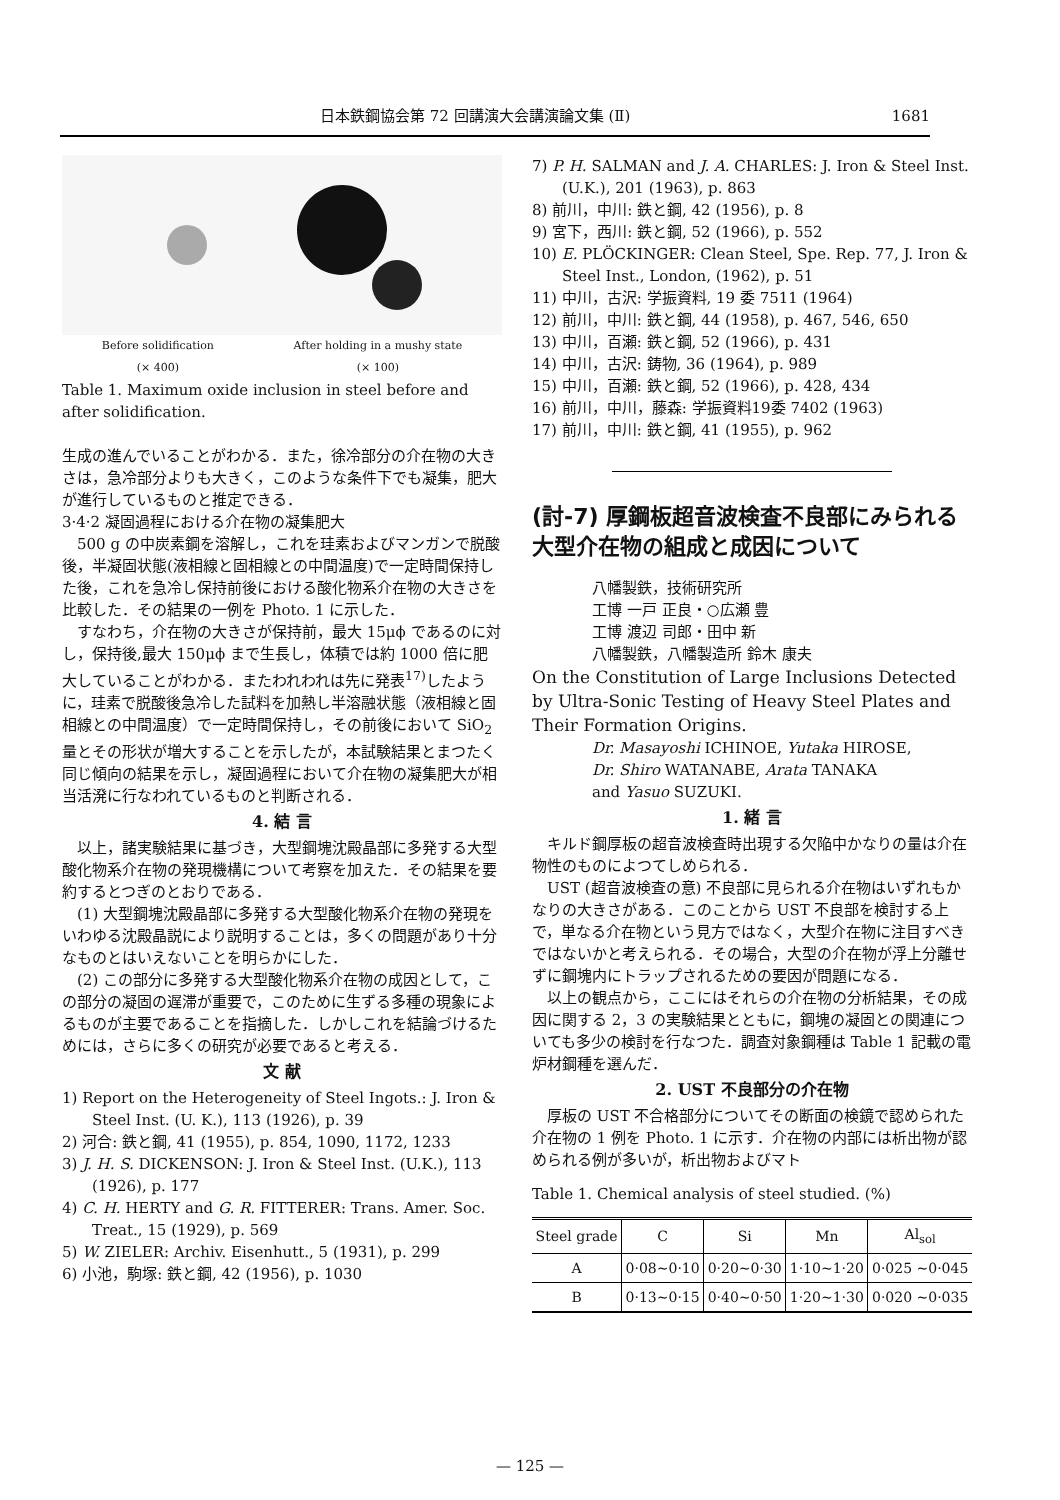日本鉄鋼協会第 72 回講演大会講演論文集 (Ⅱ) 1681
Before solidification
(× 400) After holding in a mushy state
(× 100)
Table 1. Maximum oxide inclusion in steel before and after solidification.
生成の進んでいることがわかる．また，徐冷部分の介在物の大きさは，急冷部分よりも大きく，このような条件下でも凝集，肥大が進行しているものと推定できる．
3·4·2 凝固過程における介在物の凝集肥大
500 g の中炭素鋼を溶解し，これを珪素およびマンガンで脱酸後，半凝固状態(液相線と固相線との中間温度)で一定時間保持した後，これを急冷し保持前後における酸化物系介在物の大きさを比較した．その結果の一例を Photo. 1 に示した．
すなわち，介在物の大きさが保持前，最大 15μϕ であるのに対し，保持後,最大 150μϕ まで生長し，体積では約 1000 倍に肥大していることがわかる．またわれわれは先に発表<sup>17)</sup>したように，珪素で脱酸後急冷した試料を加熱し半溶融状態（液相線と固相線との中間温度）で一定時間保持し，その前後において SiO<sub>2</sub> 量とその形状が増大することを示したが，本試験結果とまつたく同じ傾向の結果を示し，凝固過程において介在物の凝集肥大が相当活溌に行なわれているものと判断される．
4. 結 言
以上，諸実験結果に基づき，大型鋼塊沈殿晶部に多発する大型酸化物系介在物の発現機構について考察を加えた．その結果を要約するとつぎのとおりである．
(1) 大型鋼塊沈殿晶部に多発する大型酸化物系介在物の発現をいわゆる沈殿晶説により説明することは，多くの問題があり十分なものとはいえないことを明らかにした．
(2) この部分に多発する大型酸化物系介在物の成因として，この部分の凝固の遅滞が重要で，このために生ずる多種の現象によるものが主要であることを指摘した．しかしこれを結論づけるためには，さらに多くの研究が必要であると考える．
文 献
1) Report on the Heterogeneity of Steel Ingots.: J. Iron & Steel Inst. (U. K.), 113 (1926), p. 39
2) 河合: 鉄と鋼, 41 (1955), p. 854, 1090, 1172, 1233
3) J. H. S. DICKENSON: J. Iron & Steel Inst. (U.K.), 113 (1926), p. 177
4) C. H. HERTY and G. R. FITTERER: Trans. Amer. Soc. Treat., 15 (1929), p. 569
5) W. ZIELER: Archiv. Eisenhutt., 5 (1931), p. 299
6) 小池，駒塚: 鉄と鋼, 42 (1956), p. 1030
7) P. H. SALMAN and J. A. CHARLES: J. Iron & Steel Inst.(U.K.), 201 (1963), p. 863
8) 前川，中川: 鉄と鋼, 42 (1956), p. 8
9) 宮下，西川: 鉄と鋼, 52 (1966), p. 552
10) E. PLÖCKINGER: Clean Steel, Spe. Rep. 77, J. Iron & Steel Inst., London, (1962), p. 51
11) 中川，古沢: 学振資料, 19 委 7511 (1964)
12) 前川，中川: 鉄と鋼, 44 (1958), p. 467, 546, 650
13) 中川，百瀬: 鉄と鋼, 52 (1966), p. 431
14) 中川，古沢: 鋳物, 36 (1964), p. 989
15) 中川，百瀬: 鉄と鋼, 52 (1966), p. 428, 434
16) 前川，中川，藤森: 学振資料19委 7402 (1963)
17) 前川，中川: 鉄と鋼, 41 (1955), p. 962
(討-7) 厚鋼板超音波検査不良部にみられる大型介在物の組成と成因について
八幡製鉄，技術研究所
工博 一戸 正良・○広瀬 豊
工博 渡辺 司郎・田中 新
八幡製鉄，八幡製造所 鈴木 康夫
On the Constitution of Large Inclusions Detected by Ultra-Sonic Testing of Heavy Steel Plates and Their Formation Origins.
Dr. Masayoshi ICHINOE, Yutaka HIROSE,
Dr. Shiro WATANABE, Arata TANAKA
and Yasuo SUZUKI.
1. 緒 言
キルド鋼厚板の超音波検査時出現する欠陥中かなりの量は介在物性のものによつてしめられる．
UST (超音波検査の意) 不良部に見られる介在物はいずれもかなりの大きさがある．このことから UST 不良部を検討する上で，単なる介在物という見方ではなく，大型介在物に注目すべきではないかと考えられる．その場合，大型の介在物が浮上分離せずに鋼塊内にトラップされるための要因が問題になる．
以上の観点から，ここにはそれらの介在物の分析結果，その成因に関する 2，3 の実験結果とともに，鋼塊の凝固との関連についても多少の検討を行なつた．調査対象鋼種は Table 1 記載の電炉材鋼種を選んだ．
2. UST 不良部分の介在物
厚板の UST 不合格部分についてその断面の検鏡で認められた介在物の 1 例を Photo. 1 に示す．介在物の内部には析出物が認められる例が多いが，析出物およびマト
Table 1. Chemical analysis of steel studied. (%)
| Steel grade | C | Si | Mn | Al<sub>sol</sub> |
| --- | --- | --- | --- | --- |
| A | 0·08∼0·10 | 0·20∼0·30 | 1·10∼1·20 | 0·025 ∼0·045 |
| B | 0·13∼0·15 | 0·40∼0·50 | 1·20∼1·30 | 0·020 ∼0·035 |
— 125 —